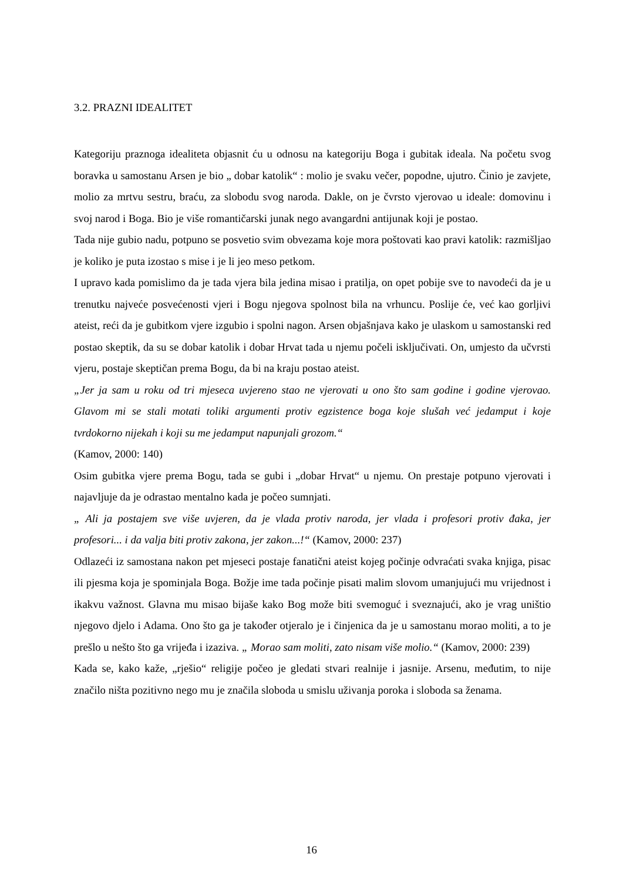3.2. PRAZNI IDEALITET
Kategoriju praznoga idealiteta objasnit ću u odnosu na kategoriju Boga i gubitak ideala. Na početu svog boravka u samostanu Arsen je bio „ dobar katolik“ : molio je svaku večer, popodne, ujutro. Činio je zavjete, molio za mrtvu sestru, braću, za slobodu svog naroda. Dakle, on je čvrsto vjerovao u ideale: domovinu i svoj narod i Boga. Bio je više romantičarski junak nego avangardni antijunak koji je postao.
Tada nije gubio nadu, potpuno se posvetio svim obvezama koje mora poštovati kao pravi katolik: razmišljao je koliko je puta izostao s mise i je li jeo meso petkom.
I upravo kada pomislimo da je tada vjera bila jedina misao i pratilja, on opet pobije sve to navodeći da je u trenutku najveće posvećenosti vjeri i Bogu njegova spolnost bila na vrhuncu. Poslije će, već kao gorljivi ateist, reći da je gubitkom vjere izgubio i spolni nagon. Arsen objašnjava kako je ulaskom u samostanski red postao skeptik, da su se dobar katolik i dobar Hrvat tada u njemu počeli isključivati. On, umjesto da učvrsti vjeru, postaje skeptičan prema Bogu, da bi na kraju postao ateist.
„Jer ja sam u roku od tri mjeseca uvjereno stao ne vjerovati u ono što sam godine i godine vjerovao. Glavom mi se stali motati toliki argumenti protiv egzistence boga koje slušah već jedamput i koje tvrdokorno nijekah i koji su me jedamput napunjali grozom.“
(Kamov, 2000: 140)
Osim gubitka vjere prema Bogu, tada se gubi i „dobar Hrvat“ u njemu. On prestaje potpuno vjerovati i najavljuje da je odrastao mentalno kada je počeo sumnjati.
„ Ali ja postajem sve više uvjeren, da je vlada protiv naroda, jer vlada i profesori protiv đaka, jer profesori... i da valja biti protiv zakona, jer zakon...!“ (Kamov, 2000: 237)
Odlazeći iz samostana nakon pet mjeseci postaje fanatični ateist kojeg počinje odvraćati svaka knjiga, pisac ili pjesma koja je spominjala Boga. Božje ime tada počinje pisati malim slovom umanjujući mu vrijednost i ikakvu važnost. Glavna mu misao bijaše kako Bog može biti svemoguć i sveznajući, ako je vrag uništio njegovo djelo i Adama. Ono što ga je također otjeralo je i činjenica da je u samostanu morao moliti, a to je prešlo u nešto što ga vrijeđa i izaziva. „ Morao sam moliti, zato nisam više molio.“ (Kamov, 2000: 239)
Kada se, kako kaže, „rješio“ religije počeo je gledati stvari realnije i jasnije. Arsenu, međutim, to nije značilo ništa pozitivno nego mu je značila sloboda u smislu uživanja poroka i sloboda sa ženama.
16